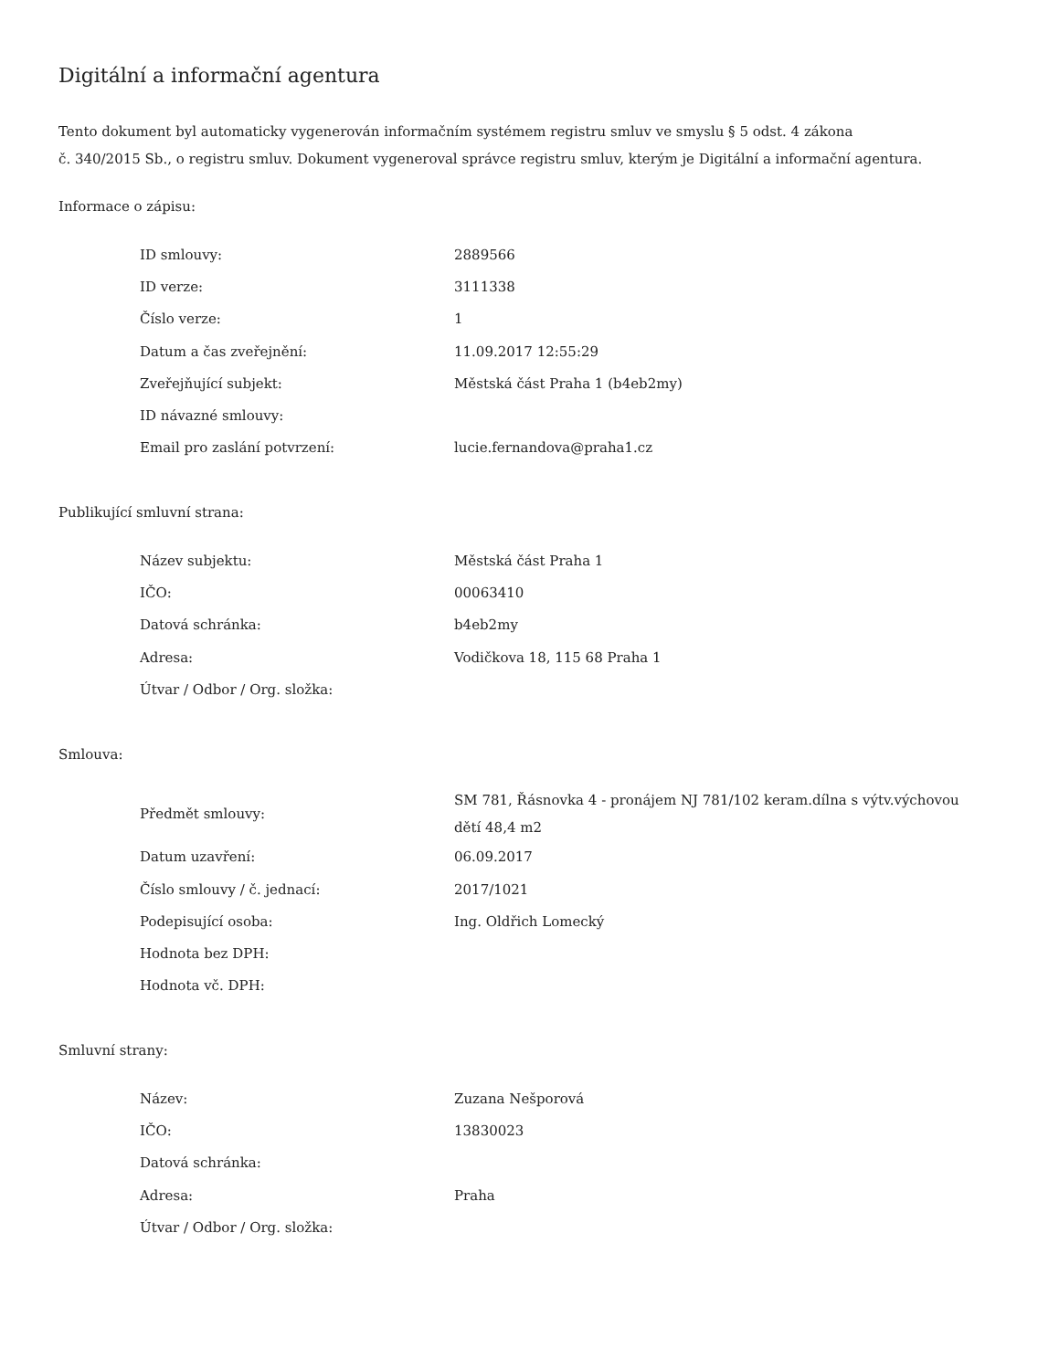Digitální a informační agentura
Tento dokument byl automaticky vygenerován informačním systémem registru smluv ve smyslu § 5 odst. 4 zákona
č. 340/2015 Sb., o registru smluv. Dokument vygeneroval správce registru smluv, kterým je Digitální a informační agentura.
Informace o zápisu:
| ID smlouvy: | 2889566 |
| ID verze: | 3111338 |
| Číslo verze: | 1 |
| Datum a čas zveřejnění: | 11.09.2017 12:55:29 |
| Zveřejňující subjekt: | Městská část Praha 1 (b4eb2my) |
| ID návazné smlouvy: | |
| Email pro zaslání potvrzení: | lucie.fernandova@praha1.cz |
Publikující smluvní strana:
| Název subjektu: | Městská část Praha 1 |
| IČO: | 00063410 |
| Datová schránka: | b4eb2my |
| Adresa: | Vodičkova 18, 115 68 Praha 1 |
| Útvar / Odbor / Org. složka: | |
Smlouva:
| Předmět smlouvy: | SM 781, Řásnovka 4 - pronájem NJ 781/102 keram.dílna s výtv.výchovou dětí 48,4 m2 |
| Datum uzavření: | 06.09.2017 |
| Číslo smlouvy / č. jednací: | 2017/1021 |
| Podepisující osoba: | Ing. Oldřich Lomecký |
| Hodnota bez DPH: | |
| Hodnota vč. DPH: | |
Smluvní strany:
| Název: | Zuzana Nešporová |
| IČO: | 13830023 |
| Datová schránka: | |
| Adresa: | Praha |
| Útvar / Odbor / Org. složka: | |